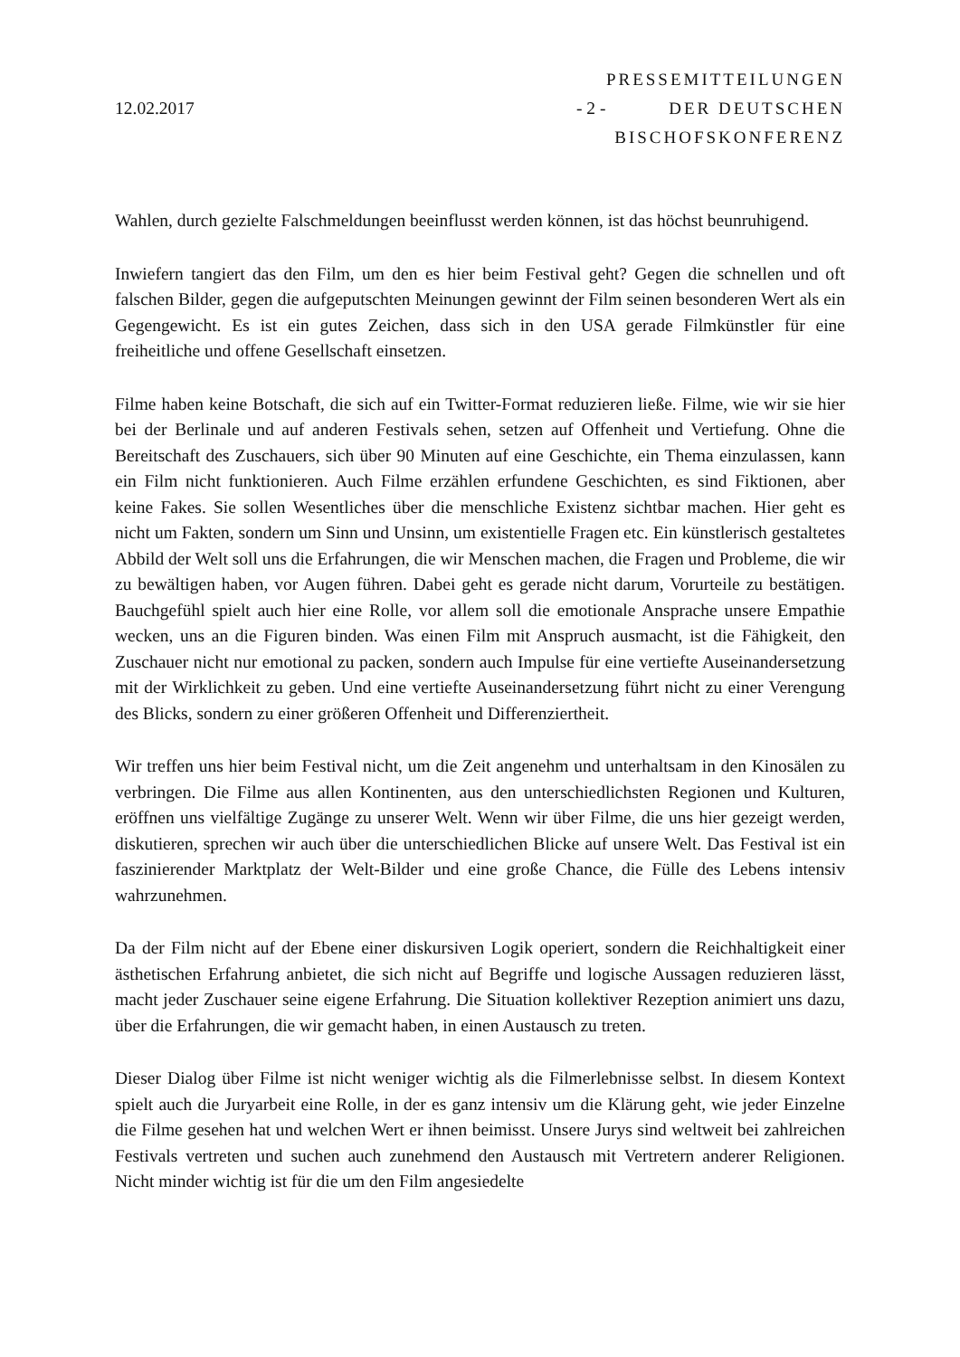12.02.2017 - 2 -
PRESSEMITTEILUNGEN
DER DEUTSCHEN
BISCHOFSKONFERENZ
Wahlen, durch gezielte Falschmeldungen beeinflusst werden können, ist das höchst beunruhigend.
Inwiefern tangiert das den Film, um den es hier beim Festival geht? Gegen die schnellen und oft falschen Bilder, gegen die aufgeputschten Meinungen gewinnt der Film seinen besonderen Wert als ein Gegengewicht. Es ist ein gutes Zeichen, dass sich in den USA gerade Filmkünstler für eine freiheitliche und offene Gesellschaft einsetzen.
Filme haben keine Botschaft, die sich auf ein Twitter-Format reduzieren ließe. Filme, wie wir sie hier bei der Berlinale und auf anderen Festivals sehen, setzen auf Offenheit und Vertiefung. Ohne die Bereitschaft des Zuschauers, sich über 90 Minuten auf eine Geschichte, ein Thema einzulassen, kann ein Film nicht funktionieren. Auch Filme erzählen erfundene Geschichten, es sind Fiktionen, aber keine Fakes. Sie sollen Wesentliches über die menschliche Existenz sichtbar machen. Hier geht es nicht um Fakten, sondern um Sinn und Unsinn, um existentielle Fragen etc. Ein künstlerisch gestaltetes Abbild der Welt soll uns die Erfahrungen, die wir Menschen machen, die Fragen und Probleme, die wir zu bewältigen haben, vor Augen führen. Dabei geht es gerade nicht darum, Vorurteile zu bestätigen. Bauchgefühl spielt auch hier eine Rolle, vor allem soll die emotionale Ansprache unsere Empathie wecken, uns an die Figuren binden. Was einen Film mit Anspruch ausmacht, ist die Fähigkeit, den Zuschauer nicht nur emotional zu packen, sondern auch Impulse für eine vertiefte Auseinandersetzung mit der Wirklichkeit zu geben. Und eine vertiefte Auseinandersetzung führt nicht zu einer Verengung des Blicks, sondern zu einer größeren Offenheit und Differenziertheit.
Wir treffen uns hier beim Festival nicht, um die Zeit angenehm und unterhaltsam in den Kinosälen zu verbringen. Die Filme aus allen Kontinenten, aus den unterschiedlichsten Regionen und Kulturen, eröffnen uns vielfältige Zugänge zu unserer Welt. Wenn wir über Filme, die uns hier gezeigt werden, diskutieren, sprechen wir auch über die unterschiedlichen Blicke auf unsere Welt. Das Festival ist ein faszinierender Marktplatz der Welt-Bilder und eine große Chance, die Fülle des Lebens intensiv wahrzunehmen.
Da der Film nicht auf der Ebene einer diskursiven Logik operiert, sondern die Reichhaltigkeit einer ästhetischen Erfahrung anbietet, die sich nicht auf Begriffe und logische Aussagen reduzieren lässt, macht jeder Zuschauer seine eigene Erfahrung. Die Situation kollektiver Rezeption animiert uns dazu, über die Erfahrungen, die wir gemacht haben, in einen Austausch zu treten.
Dieser Dialog über Filme ist nicht weniger wichtig als die Filmerlebnisse selbst. In diesem Kontext spielt auch die Juryarbeit eine Rolle, in der es ganz intensiv um die Klärung geht, wie jeder Einzelne die Filme gesehen hat und welchen Wert er ihnen beimisst. Unsere Jurys sind weltweit bei zahlreichen Festivals vertreten und suchen auch zunehmend den Austausch mit Vertretern anderer Religionen. Nicht minder wichtig ist für die um den Film angesiedelte